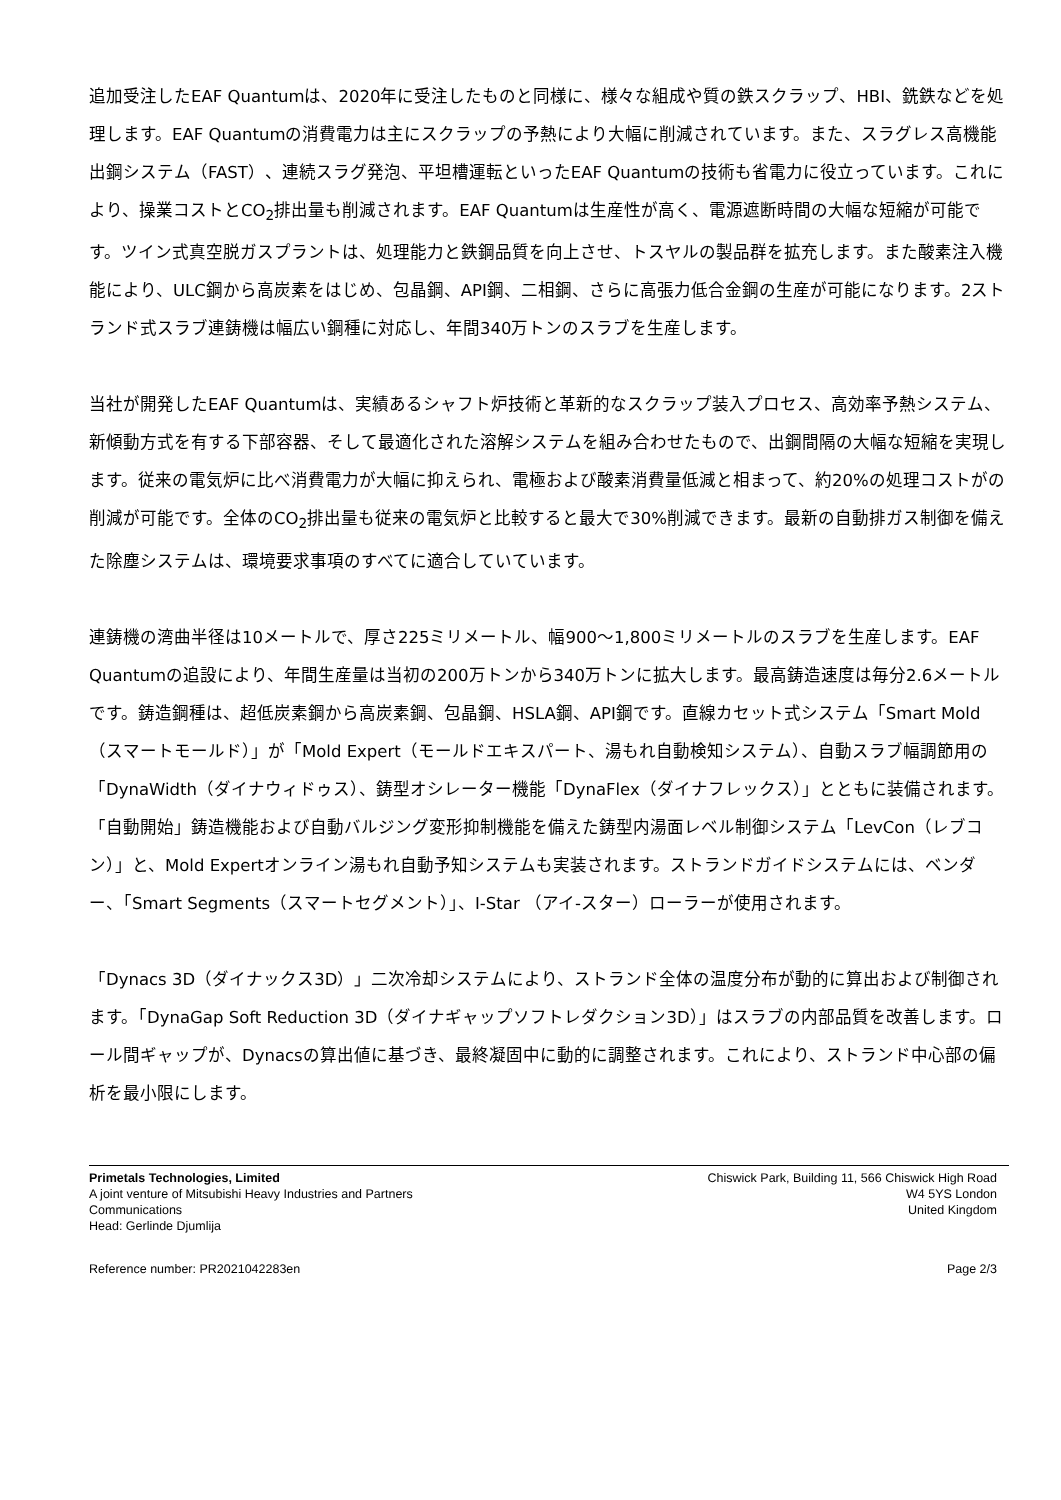追加受注したEAF Quantumは、2020年に受注したものと同様に、様々な組成や質の鉄スクラップ、HBI、銑鉄などを処理します。EAF Quantumの消費電力は主にスクラップの予熱により大幅に削減されています。また、スラグレス高機能出鋼システム（FAST）、連続スラグ発泡、平坦槽運転といったEAF Quantumの技術も省電力に役立っています。これにより、操業コストとCO<sub>2</sub>排出量も削減されます。EAF Quantumは生産性が高く、電源遮断時間の大幅な短縮が可能です。ツイン式真空脱ガスプラントは、処理能力と鉄鋼品質を向上させ、トスヤルの製品群を拡充します。また酸素注入機能により、ULC鋼から高炭素をはじめ、包晶鋼、API鋼、二相鋼、さらに高張力低合金鋼の生産が可能になります。2ストランド式スラブ連鋳機は幅広い鋼種に対応し、年間340万トンのスラブを生産します。
当社が開発したEAF Quantumは、実績あるシャフト炉技術と革新的なスクラップ装入プロセス、高効率予熱システム、新傾動方式を有する下部容器、そして最適化された溶解システムを組み合わせたもので、出鋼間隔の大幅な短縮を実現します。従来の電気炉に比べ消費電力が大幅に抑えられ、電極および酸素消費量低減と相まって、約20%の処理コストがの削減が可能です。全体のCO<sub>2</sub>排出量も従来の電気炉と比較すると最大で30%削減できます。最新の自動排ガス制御を備えた除塵システムは、環境要求事項のすべてに適合していています。
連鋳機の湾曲半径は10メートルで、厚さ225ミリメートル、幅900～1,800ミリメートルのスラブを生産します。EAF Quantumの追設により、年間生産量は当初の200万トンから340万トンに拡大します。最高鋳造速度は毎分2.6メートルです。鋳造鋼種は、超低炭素鋼から高炭素鋼、包晶鋼、HSLA鋼、API鋼です。直線カセット式システム「Smart Mold（スマートモールド）」が「Mold Expert（モールドエキスパート、湯もれ自動検知システム）、自動スラブ幅調節用の「DynaWidth（ダイナウィドゥス）、鋳型オシレーター機能「DynaFlex（ダイナフレックス）」とともに装備されます。「自動開始」鋳造機能および自動バルジング変形抑制機能を備えた鋳型内湯面レベル制御システム「LevCon（レブコン）」と、Mold Expertオンライン湯もれ自動予知システムも実装されます。ストランドガイドシステムには、ベンダー、「Smart Segments（スマートセグメント）」、I-Star （アイ-スター）ローラーが使用されます。
「Dynacs 3D（ダイナックス3D）」二次冷却システムにより、ストランド全体の温度分布が動的に算出および制御されます。「DynaGap Soft Reduction 3D（ダイナギャップソフトレダクション3D）」はスラブの内部品質を改善します。ロール間ギャップが、Dynacsの算出値に基づき、最終凝固中に動的に調整されます。これにより、ストランド中心部の偏析を最小限にします。
Primetals Technologies, Limited
A joint venture of Mitsubishi Heavy Industries and Partners
Communications
Head: Gerlinde Djumlija
Chiswick Park, Building 11, 566 Chiswick High Road
W4 5YS London
United Kingdom
Reference number: PR2021042283en Page 2/3